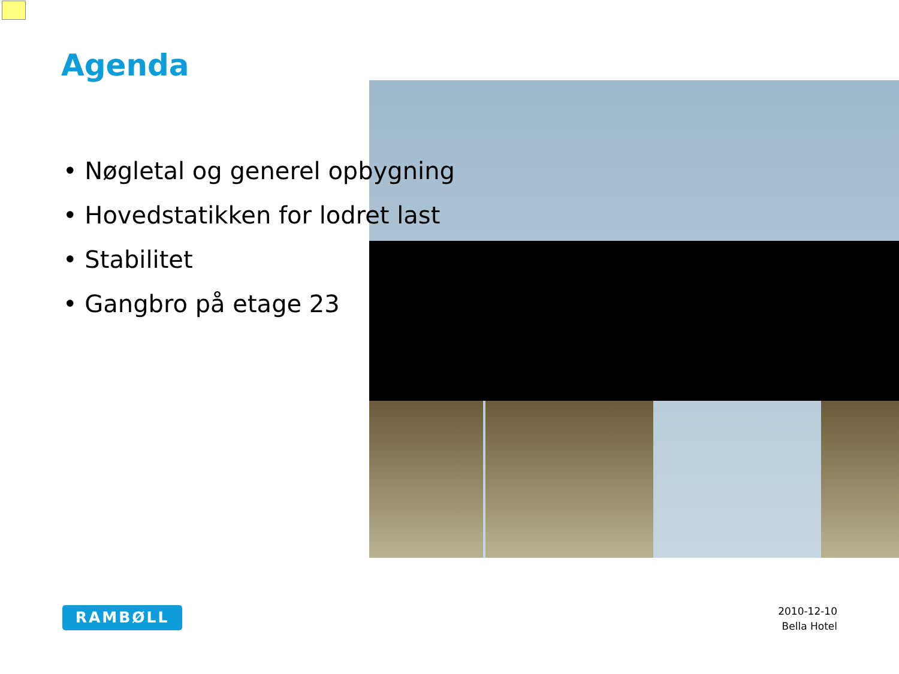Agenda
• Nøgletal og generel opbygning
• Hovedstatikken for lodret last
• Stabilitet
• Gangbro på etage 23
RAMBØLL
2010-12-10
Bella Hotel